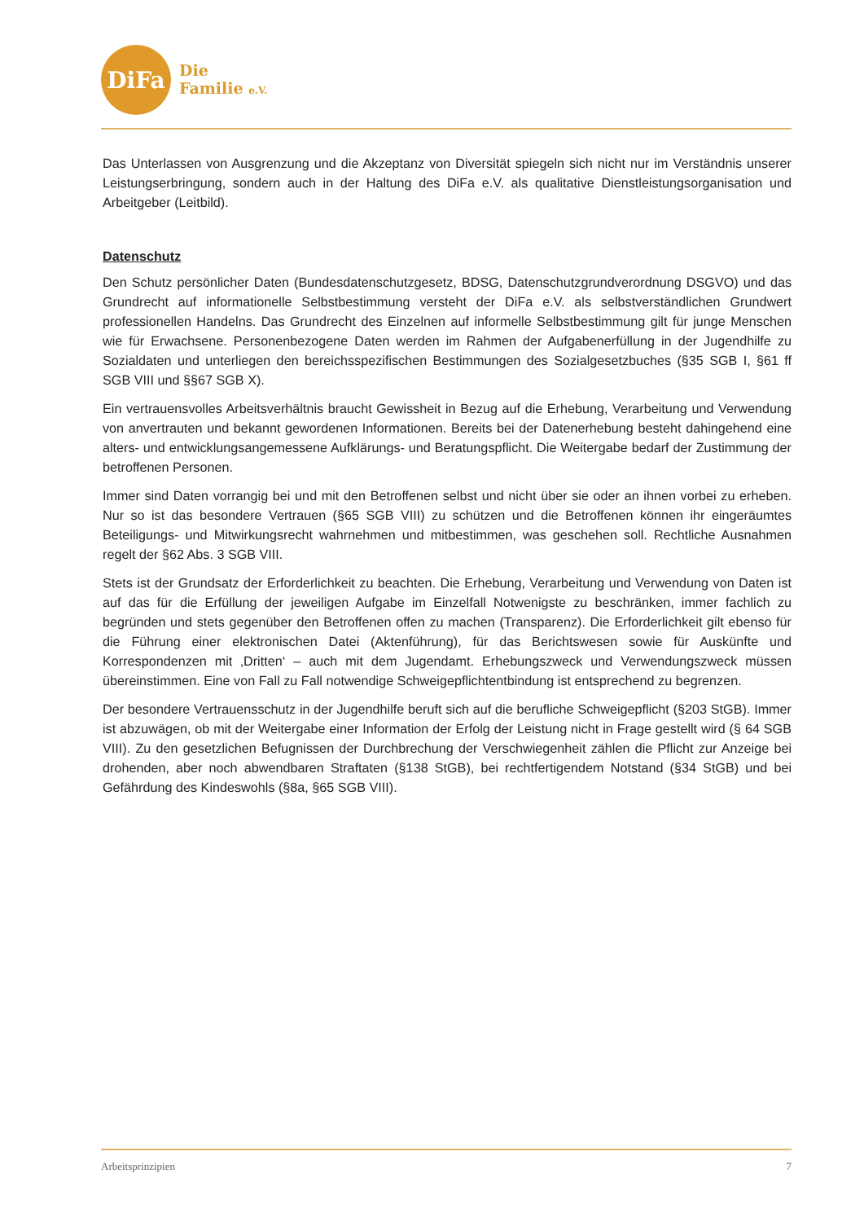DiFa
Die
Familie e.V.
Das Unterlassen von Ausgrenzung und die Akzeptanz von Diversität spiegeln sich nicht nur im Verständnis unserer Leistungserbringung, sondern auch in der Haltung des DiFa e.V. als qualitative Dienstleistungsorganisation und Arbeitgeber (Leitbild).
Datenschutz
Den Schutz persönlicher Daten (Bundesdatenschutzgesetz, BDSG, Datenschutzgrundverordnung DSGVO) und das Grundrecht auf informationelle Selbstbestimmung versteht der DiFa e.V. als selbstverständlichen Grundwert professionellen Handelns. Das Grundrecht des Einzelnen auf informelle Selbstbestimmung gilt für junge Menschen wie für Erwachsene. Personenbezogene Daten werden im Rahmen der Aufgabenerfüllung in der Jugendhilfe zu Sozialdaten und unterliegen den bereichsspezifischen Bestimmungen des Sozialgesetzbuches (§35 SGB I, §61 ff SGB VIII und §§67 SGB X).
Ein vertrauensvolles Arbeitsverhältnis braucht Gewissheit in Bezug auf die Erhebung, Verarbeitung und Verwendung von anvertrauten und bekannt gewordenen Informationen. Bereits bei der Datenerhebung besteht dahingehend eine alters- und entwicklungsangemessene Aufklärungs- und Beratungspflicht. Die Weitergabe bedarf der Zustimmung der betroffenen Personen.
Immer sind Daten vorrangig bei und mit den Betroffenen selbst und nicht über sie oder an ihnen vorbei zu erheben. Nur so ist das besondere Vertrauen (§65 SGB VIII) zu schützen und die Betroffenen können ihr eingeräumtes Beteiligungs- und Mitwirkungsrecht wahrnehmen und mitbestimmen, was geschehen soll. Rechtliche Ausnahmen regelt der §62 Abs. 3 SGB VIII.
Stets ist der Grundsatz der Erforderlichkeit zu beachten. Die Erhebung, Verarbeitung und Verwendung von Daten ist auf das für die Erfüllung der jeweiligen Aufgabe im Einzelfall Notwenigste zu beschränken, immer fachlich zu begründen und stets gegenüber den Betroffenen offen zu machen (Transparenz). Die Erforderlichkeit gilt ebenso für die Führung einer elektronischen Datei (Aktenführung), für das Berichtswesen sowie für Auskünfte und Korrespondenzen mit ‚Dritten‘ – auch mit dem Jugendamt. Erhebungszweck und Verwendungszweck müssen übereinstimmen. Eine von Fall zu Fall notwendige Schweigepflichtentbindung ist entsprechend zu begrenzen.
Der besondere Vertrauensschutz in der Jugendhilfe beruft sich auf die berufliche Schweigepflicht (§203 StGB). Immer ist abzuwägen, ob mit der Weitergabe einer Information der Erfolg der Leistung nicht in Frage gestellt wird (§ 64 SGB VIII). Zu den gesetzlichen Befugnissen der Durchbrechung der Verschwiegenheit zählen die Pflicht zur Anzeige bei drohenden, aber noch abwendbaren Straftaten (§138 StGB), bei rechtfertigendem Notstand (§34 StGB) und bei Gefährdung des Kindeswohls (§8a, §65 SGB VIII).
Arbeitsprinzipien 7